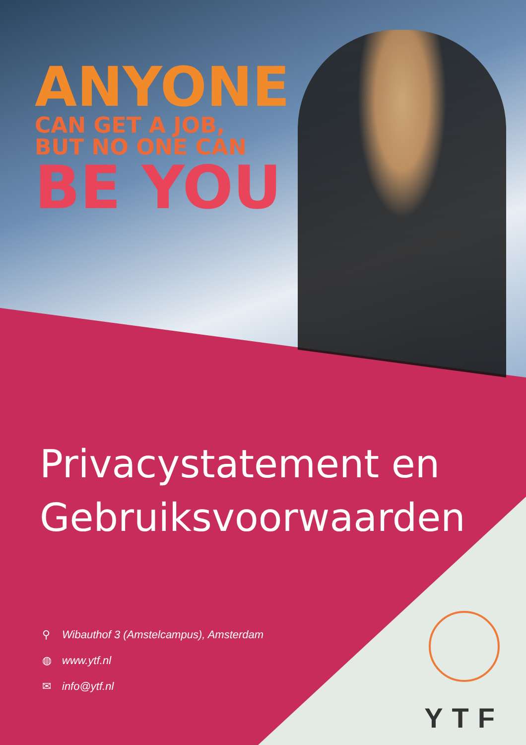ANYONE
CAN GET A JOB,
BUT NO ONE CAN
BE YOU
Privacystatement en
Gebruiksvoorwaarden
⚲ Wibauthof 3 (Amstelcampus), Amsterdam
◍ www.ytf.nl
✉ info@ytf.nl
YTF